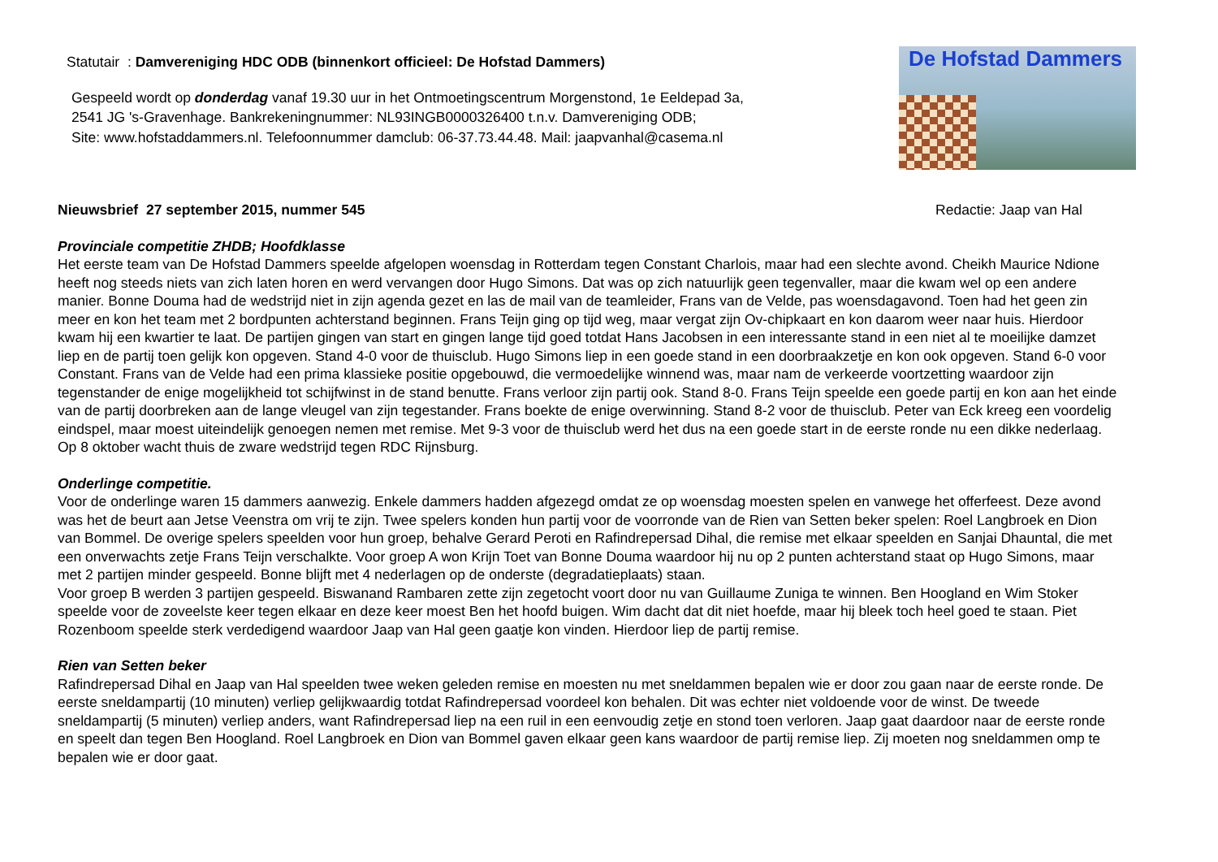Statutair : Damvereniging HDC ODB (binnenkort officieel: De Hofstad Dammers)
Gespeeld wordt op donderdag vanaf 19.30 uur in het Ontmoetingscentrum Morgenstond, 1e Eeldepad 3a,
2541 JG 's-Gravenhage. Bankrekeningnummer: NL93INGB0000326400 t.n.v. Damvereniging ODB;
Site: www.hofstaddammers.nl. Telefoonnummer damclub: 06-37.73.44.48. Mail: jaapvanhal@casema.nl
De Hofstad Dammers
Nieuwsbrief 27 september 2015, nummer 545 Redactie: Jaap van Hal
Provinciale competitie ZHDB; Hoofdklasse
Het eerste team van De Hofstad Dammers speelde afgelopen woensdag in Rotterdam tegen Constant Charlois, maar had een slechte avond. Cheikh Maurice Ndione heeft nog steeds niets van zich laten horen en werd vervangen door Hugo Simons. Dat was op zich natuurlijk geen tegenvaller, maar die kwam wel op een andere manier. Bonne Douma had de wedstrijd niet in zijn agenda gezet en las de mail van de teamleider, Frans van de Velde, pas woensdagavond. Toen had het geen zin meer en kon het team met 2 bordpunten achterstand beginnen. Frans Teijn ging op tijd weg, maar vergat zijn Ov-chipkaart en kon daarom weer naar huis. Hierdoor kwam hij een kwartier te laat. De partijen gingen van start en gingen lange tijd goed totdat Hans Jacobsen in een interessante stand in een niet al te moeilijke damzet liep en de partij toen gelijk kon opgeven. Stand 4-0 voor de thuisclub. Hugo Simons liep in een goede stand in een doorbraakzetje en kon ook opgeven. Stand 6-0 voor Constant. Frans van de Velde had een prima klassieke positie opgebouwd, die vermoedelijke winnend was, maar nam de verkeerde voortzetting waardoor zijn tegenstander de enige mogelijkheid tot schijfwinst in de stand benutte. Frans verloor zijn partij ook. Stand 8-0. Frans Teijn speelde een goede partij en kon aan het einde van de partij doorbreken aan de lange vleugel van zijn tegestander. Frans boekte de enige overwinning. Stand 8-2 voor de thuisclub. Peter van Eck kreeg een voordelig eindspel, maar moest uiteindelijk genoegen nemen met remise. Met 9-3 voor de thuisclub werd het dus na een goede start in de eerste ronde nu een dikke nederlaag. Op 8 oktober wacht thuis de zware wedstrijd tegen RDC Rijnsburg.
Onderlinge competitie.
Voor de onderlinge waren 15 dammers aanwezig. Enkele dammers hadden afgezegd omdat ze op woensdag moesten spelen en vanwege het offerfeest. Deze avond was het de beurt aan Jetse Veenstra om vrij te zijn. Twee spelers konden hun partij voor de voorronde van de Rien van Setten beker spelen: Roel Langbroek en Dion van Bommel. De overige spelers speelden voor hun groep, behalve Gerard Peroti en Rafindrepersad Dihal, die remise met elkaar speelden en Sanjai Dhauntal, die met een onverwachts zetje Frans Teijn verschalkte. Voor groep A won Krijn Toet van Bonne Douma waardoor hij nu op 2 punten achterstand staat op Hugo Simons, maar met 2 partijen minder gespeeld. Bonne blijft met 4 nederlagen op de onderste (degradatieplaats) staan.
Voor groep B werden 3 partijen gespeeld. Biswanand Rambaren zette zijn zegetocht voort door nu van Guillaume Zuniga te winnen. Ben Hoogland en Wim Stoker speelde voor de zoveelste keer tegen elkaar en deze keer moest Ben het hoofd buigen. Wim dacht dat dit niet hoefde, maar hij bleek toch heel goed te staan. Piet Rozenboom speelde sterk verdedigend waardoor Jaap van Hal geen gaatje kon vinden. Hierdoor liep de partij remise.
Rien van Setten beker
Rafindrepersad Dihal en Jaap van Hal speelden twee weken geleden remise en moesten nu met sneldammen bepalen wie er door zou gaan naar de eerste ronde. De eerste sneldampartij (10 minuten) verliep gelijkwaardig totdat Rafindrepersad voordeel kon behalen. Dit was echter niet voldoende voor de winst. De tweede sneldampartij (5 minuten) verliep anders, want Rafindrepersad liep na een ruil in een eenvoudig zetje en stond toen verloren. Jaap gaat daardoor naar de eerste ronde en speelt dan tegen Ben Hoogland. Roel Langbroek en Dion van Bommel gaven elkaar geen kans waardoor de partij remise liep. Zij moeten nog sneldammen omp te bepalen wie er door gaat.